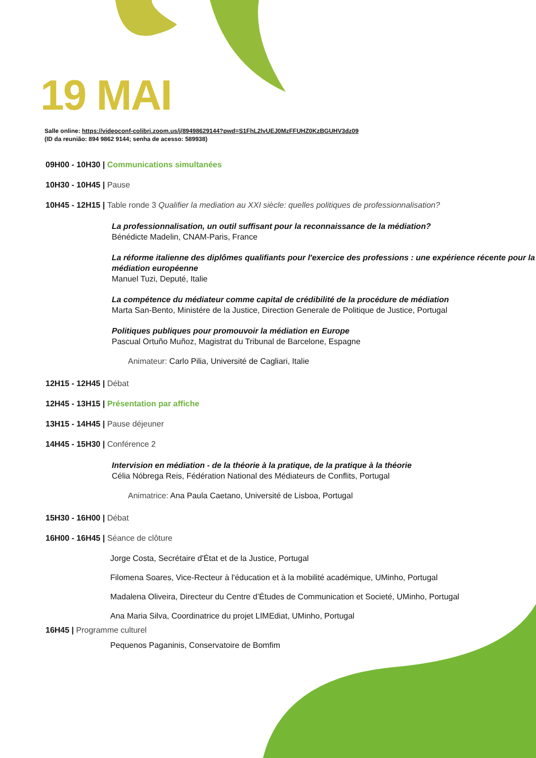19 MAI
Salle online: https://videoconf-colibri.zoom.us/j/89498629144?pwd=S1FhL2lvUEJ0MzFFUHZ0KzBGUHV3dz09
(ID da reunião: 894 9862 9144; senha de acesso: 589938)
09H00 - 10H30 | Communications simultanées
10H30 - 10H45 | Pause
10H45 - 12H15 | Table ronde 3 Qualifier la mediation au XXI siècle: quelles politiques de professionnalisation?
La professionnalisation, un outil suffisant pour la reconnaissance de la médiation?
Bénédicte Madelin, CNAM-Paris, France
La réforme italienne des diplômes qualifiants pour l'exercice des professions : une expérience récente pour la médiation européenne
Manuel Tuzi, Deputé, Italie
La compétence du médiateur comme capital de crédibilité de la procédure de médiation
Marta San-Bento, Ministére de la Justice, Direction Generale de Politique de Justice, Portugal
Politiques publiques pour promouvoir la médiation en Europe
Pascual Ortuño Muñoz, Magistrat du Tribunal de Barcelone, Espagne
Animateur: Carlo Pilia, Université de Cagliari, Italie
12H15 - 12H45 | Débat
12H45 - 13H15 | Présentation par affiche
13H15 - 14H45 | Pause déjeuner
14H45 - 15H30 | Conférence 2
Intervision en médiation - de la théorie à la pratique, de la pratique à la théorie
Célia Nóbrega Reis, Fédération National des Médiateurs de Conflits, Portugal
Animatrice: Ana Paula Caetano, Université de Lisboa, Portugal
15H30 - 16H00 | Débat
16H00 - 16H45 | Séance de clôture
Jorge Costa, Secrétaire d'État et de la Justice, Portugal
Filomena Soares, Vice-Recteur à l'éducation et à la mobilité académique, UMinho, Portugal
Madalena Oliveira, Directeur du Centre d’Études de Communication et Societé, UMinho, Portugal
Ana Maria Silva, Coordinatrice du projet LIMEdiat, UMinho, Portugal
16H45 | Programme culturel
Pequenos Paganinis, Conservatoire de Bomfim